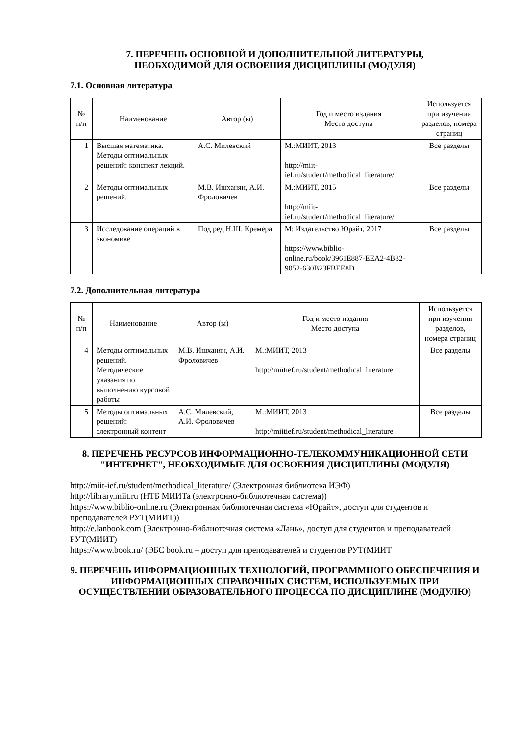7. ПЕРЕЧЕНЬ ОСНОВНОЙ И ДОПОЛНИТЕЛЬНОЙ ЛИТЕРАТУРЫ,
НЕОБХОДИМОЙ ДЛЯ ОСВОЕНИЯ ДИСЦИПЛИНЫ (МОДУЛЯ)
7.1. Основная литература
| № п/п | Наименование | Автор (ы) | Год и место издания Место доступа | Используется при изучении разделов, номера страниц |
| --- | --- | --- | --- | --- |
| 1 | Высшая математика. Методы оптимальных решений: конспект лекций. | А.С. Милевский | М.:МИИТ, 2013 http://miit-ief.ru/student/methodical_literature/ | Все разделы |
| 2 | Методы оптимальных решений. | М.В. Ишханян, А.И. Фроловичев | М.:МИИТ, 2015 http://miit-ief.ru/student/methodical_literature/ | Все разделы |
| 3 | Исследование операций в экономике | Под ред Н.Ш. Кремера | М: Издательство Юрайт, 2017 https://www.biblio-online.ru/book/3961E887-EEA2-4B82-9052-630B23FBEE8D | Все разделы |
7.2. Дополнительная литература
| № п/п | Наименование | Автор (ы) | Год и место издания Место доступа | Используется при изучении разделов, номера страниц |
| --- | --- | --- | --- | --- |
| 4 | Методы оптимальных решений. Методические указания по выполнению курсовой работы | М.В. Ишханян, А.И. Фроловичев | М.:МИИТ, 2013 http://miitief.ru/student/methodical_literature | Все разделы |
| 5 | Методы оптимальных решений: электронный контент | А.С. Милевский, А.И. Фроловичев | М.:МИИТ, 2013 http://miitief.ru/student/methodical_literature | Все разделы |
8. ПЕРЕЧЕНЬ РЕСУРСОВ ИНФОРМАЦИОННО-ТЕЛЕКОММУНИКАЦИОННОЙ СЕТИ "ИНТЕРНЕТ", НЕОБХОДИМЫЕ ДЛЯ ОСВОЕНИЯ ДИСЦИПЛИНЫ (МОДУЛЯ)
http://miit-ief.ru/student/methodical_literature/ (Электронная библиотека ИЭФ)
http://library.miit.ru (НТБ МИИТа (электронно-библиотечная система))
https://www.biblio-online.ru (Электронная библиотечная система «Юрайт», доступ для студентов и преподавателей РУТ(МИИТ))
http://e.lanbook.com (Электронно-библиотечная система «Лань», доступ для студентов и преподавателей РУТ(МИИТ)
https://www.book.ru/ (ЭБС book.ru – доступ для преподавателей и студентов РУТ(МИИТ
9. ПЕРЕЧЕНЬ ИНФОРМАЦИОННЫХ ТЕХНОЛОГИЙ, ПРОГРАММНОГО ОБЕСПЕЧЕНИЯ И ИНФОРМАЦИОННЫХ СПРАВОЧНЫХ СИСТЕМ, ИСПОЛЬЗУЕМЫХ ПРИ ОСУЩЕСТВЛЕНИИ ОБРАЗОВАТЕЛЬНОГО ПРОЦЕССА ПО ДИСЦИПЛИНЕ (МОДУЛЮ)